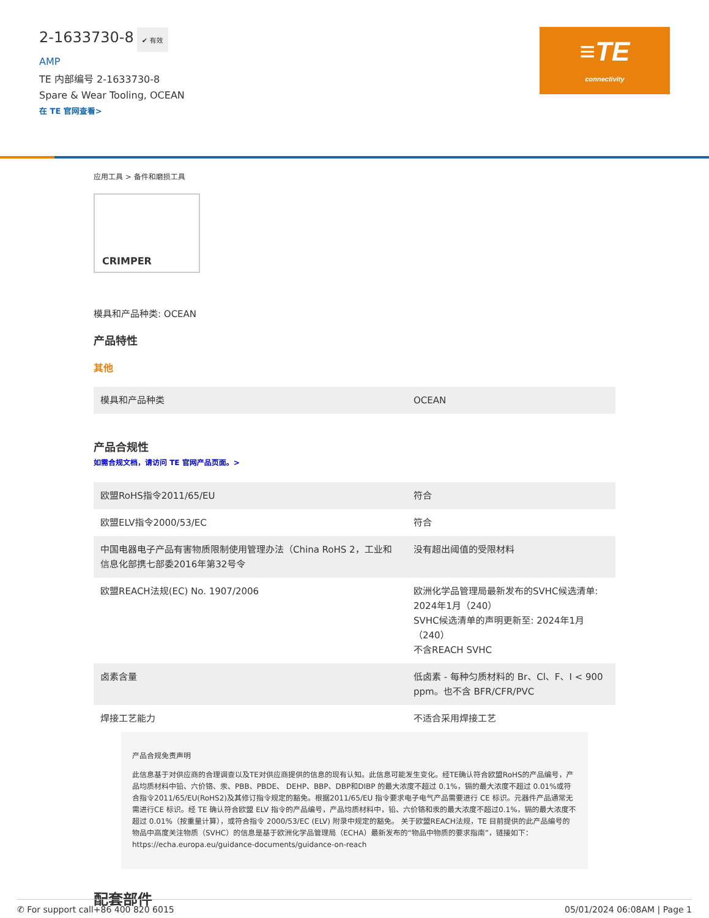2-1633730-8
✔ 有效
AMP
TE 内部编号 2-1633730-8
Spare & Wear Tooling, OCEAN
在 TE 官网查看>
≡TE
connectivity
应用工具 > 备件和磨损工具
CRIMPER
模具和产品种类: OCEAN
产品特性
其他
| 模具和产品种类 | OCEAN |
产品合规性
如需合规文档，请访问 TE 官网产品页面。>
| 欧盟RoHS指令2011/65/EU | 符合 |
| 欧盟ELV指令2000/53/EC | 符合 |
| 中国电器电子产品有害物质限制使用管理办法（China RoHS 2，工业和信息化部携七部委2016年第32号令 | 没有超出阈值的受限材料 |
| 欧盟REACH法规(EC) No. 1907/2006 | 欧洲化学品管理局最新发布的SVHC候选清单: 2024年1月（240） SVHC候选清单的声明更新至: 2024年1月（240） 不含REACH SVHC |
| 卤素含量 | 低卤素 - 每种匀质材料的 Br、Cl、F、I < 900 ppm。也不含 BFR/CFR/PVC |
| 焊接工艺能力 | 不适合采用焊接工艺 |
产品合规免责声明
此信息基于对供应商的合理调查以及TE对供应商提供的信息的现有认知。此信息可能发生变化。经TE确认符合欧盟RoHS的产品编号，产品均质材料中铅、六价铬、汞、PBB、PBDE、 DEHP、BBP、DBP和DIBP 的最大浓度不超过 0.1%，镉的最大浓度不超过 0.01%或符合指令2011/65/EU(RoHS2)及其修订指令规定的豁免。根据2011/65/EU 指令要求电子电气产品需要进行 CE 标识。元器件产品通常无需进行CE 标识。经 TE 确认符合欧盟 ELV 指令的产品编号，产品均质材料中，铅、六价铬和汞的最大浓度不超过0.1%，镉的最大浓度不超过 0.01%（按重量计算），或符合指令 2000/53/EC (ELV) 附录中规定的豁免。 关于欧盟REACH法规，TE 目前提供的此产品编号的物品中高度关注物质（SVHC）的信息是基于欧洲化学品管理局（ECHA）最新发布的“物品中物质的要求指南”，链接如下：https://echa.europa.eu/guidance-documents/guidance-on-reach
配套部件
✆ For support call+86 400 820 6015 05/01/2024 06:08AM | Page 1